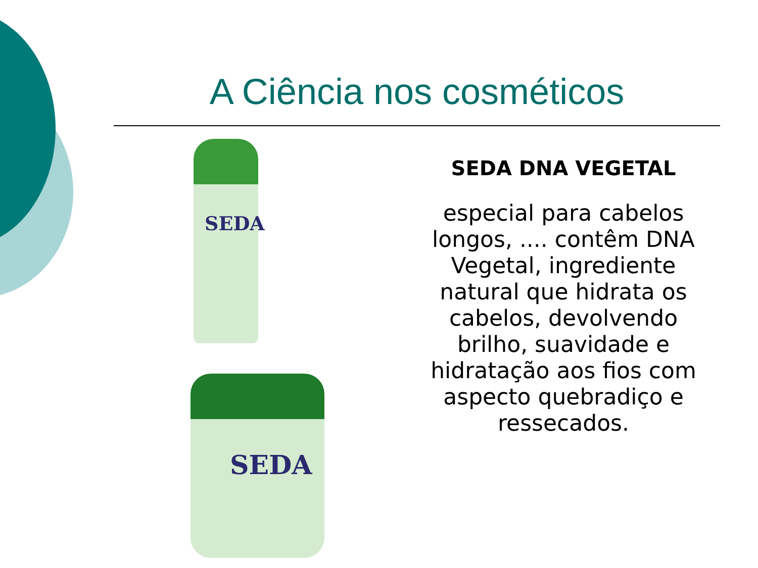A Ciência nos cosméticos
SEDA
SEDA
SEDA DNA VEGETAL
especial para cabelos longos, .... contêm DNA Vegetal, ingrediente natural que hidrata os cabelos, devolvendo brilho, suavidade e hidratação aos fios com aspecto quebradiço e ressecados.